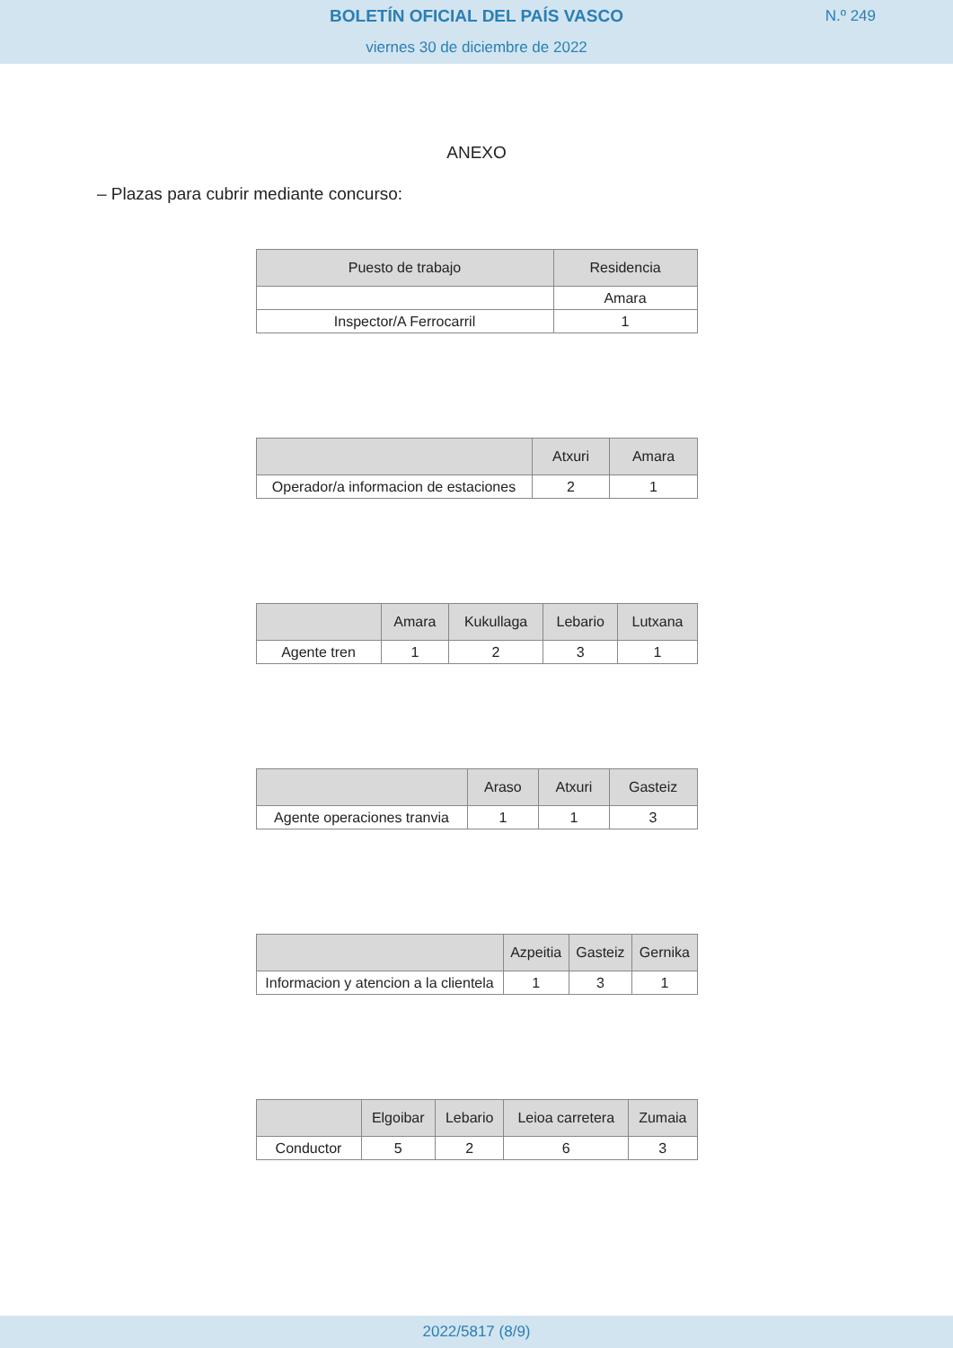BOLETÍN OFICIAL DEL PAÍS VASCO
viernes 30 de diciembre de 2022
N.º 249
ANEXO
– Plazas para cubrir mediante concurso:
| Puesto de trabajo | Residencia |
| --- | --- |
| | Amara |
| Inspector/A Ferrocarril | 1 |
| | Atxuri | Amara |
| --- | --- | --- |
| Operador/a informacion de estaciones | 2 | 1 |
| | Amara | Kukullaga | Lebario | Lutxana |
| --- | --- | --- | --- | --- |
| Agente tren | 1 | 2 | 3 | 1 |
| | Araso | Atxuri | Gasteiz |
| --- | --- | --- | --- |
| Agente operaciones tranvia | 1 | 1 | 3 |
| | Azpeitia | Gasteiz | Gernika |
| --- | --- | --- | --- |
| Informacion y atencion a la clientela | 1 | 3 | 1 |
| | Elgoibar | Lebario | Leioa carretera | Zumaia |
| --- | --- | --- | --- | --- |
| Conductor | 5 | 2 | 6 | 3 |
2022/5817 (8/9)